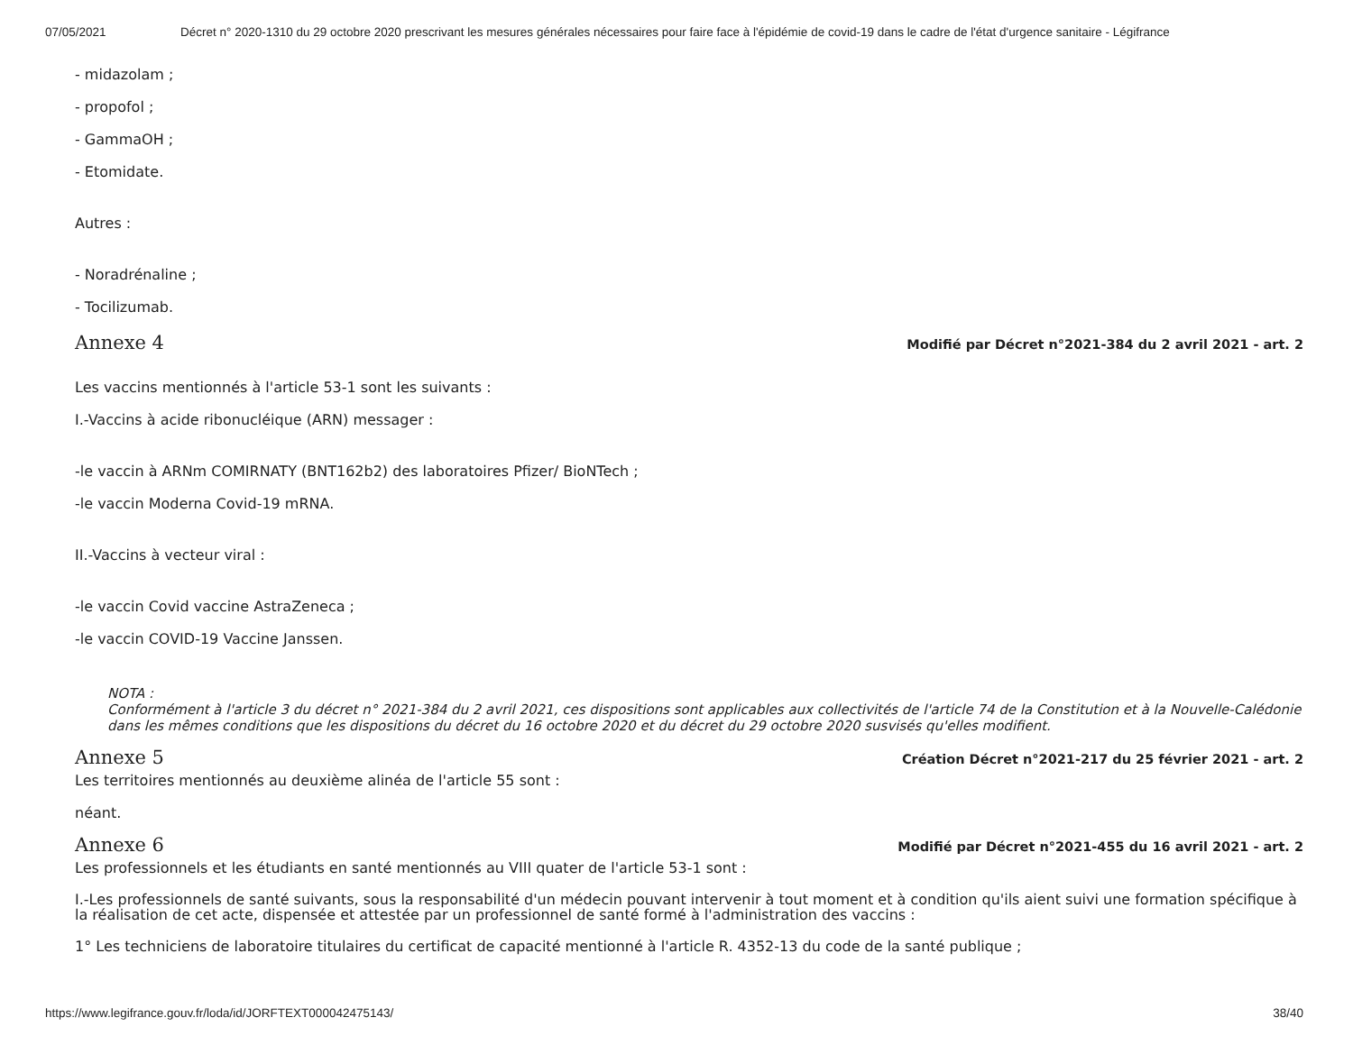07/05/2021 Décret n° 2020-1310 du 29 octobre 2020 prescrivant les mesures générales nécessaires pour faire face à l'épidémie de covid-19 dans le cadre de l'état d'urgence sanitaire - Légifrance
- midazolam ;
- propofol ;
- GammaOH ;
- Etomidate.
Autres :
- Noradrénaline ;
- Tocilizumab.
Annexe 4 Modifié par Décret n°2021-384 du 2 avril 2021 - art. 2
Les vaccins mentionnés à l'article 53-1 sont les suivants :
I.-Vaccins à acide ribonucléique (ARN) messager :
-le vaccin à ARNm COMIRNATY (BNT162b2) des laboratoires Pfizer/ BioNTech ;
-le vaccin Moderna Covid-19 mRNA.
II.-Vaccins à vecteur viral :
-le vaccin Covid vaccine AstraZeneca ;
-le vaccin COVID-19 Vaccine Janssen.
NOTA :
Conformément à l'article 3 du décret n° 2021-384 du 2 avril 2021, ces dispositions sont applicables aux collectivités de l'article 74 de la Constitution et à la Nouvelle-Calédonie dans les mêmes conditions que les dispositions du décret du 16 octobre 2020 et du décret du 29 octobre 2020 susvisés qu'elles modifient.
Annexe 5 Création Décret n°2021-217 du 25 février 2021 - art. 2
Les territoires mentionnés au deuxième alinéa de l'article 55 sont :
néant.
Annexe 6 Modifié par Décret n°2021-455 du 16 avril 2021 - art. 2
Les professionnels et les étudiants en santé mentionnés au VIII quater de l'article 53-1 sont :
I.-Les professionnels de santé suivants, sous la responsabilité d'un médecin pouvant intervenir à tout moment et à condition qu'ils aient suivi une formation spécifique à la réalisation de cet acte, dispensée et attestée par un professionnel de santé formé à l'administration des vaccins :
1° Les techniciens de laboratoire titulaires du certificat de capacité mentionné à l'article R. 4352-13 du code de la santé publique ;
https://www.legifrance.gouv.fr/loda/id/JORFTEXT000042475143/ 38/40